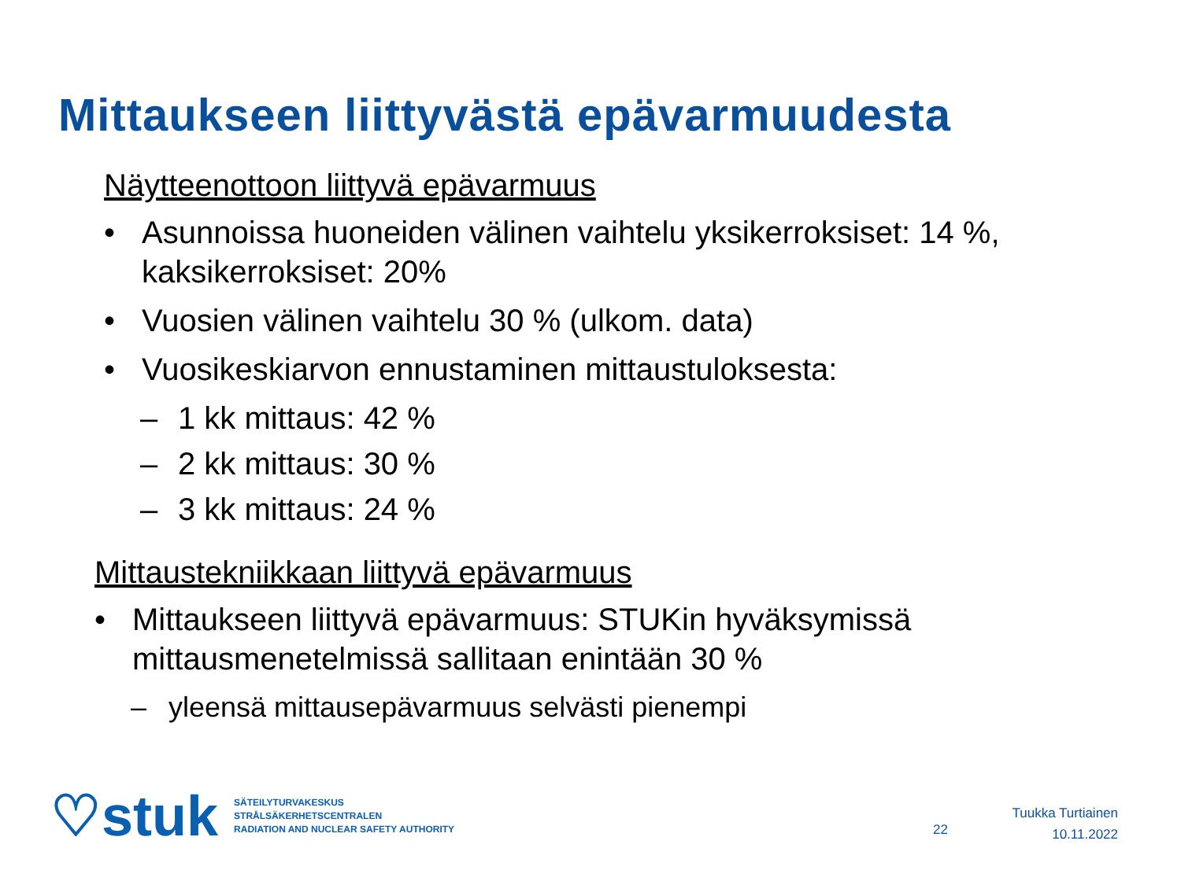Mittaukseen liittyvästä epävarmuudesta
Näytteenottoon liittyvä epävarmuus
• Asunnoissa huoneiden välinen vaihtelu yksikerroksiset: 14 %, kaksikerroksiset: 20%
• Vuosien välinen vaihtelu 30 % (ulkom. data)
• Vuosikeskiarvon ennustaminen mittaustuloksesta:
– 1 kk mittaus: 42 %
– 2 kk mittaus: 30 %
– 3 kk mittaus: 24 %
Mittaustekniikkaan liittyvä epävarmuus
• Mittaukseen liittyvä epävarmuus: STUKin hyväksymissä mittausmenetelmissä sallitaan enintään 30 %
– yleensä mittausepävarmuus selvästi pienempi
♡stuk
SÄTEILYTURVAKESKUS
STRÅLSÄKERHETSCENTRALEN
RADIATION AND NUCLEAR SAFETY AUTHORITY
22
Tuukka Turtiainen
10.11.2022